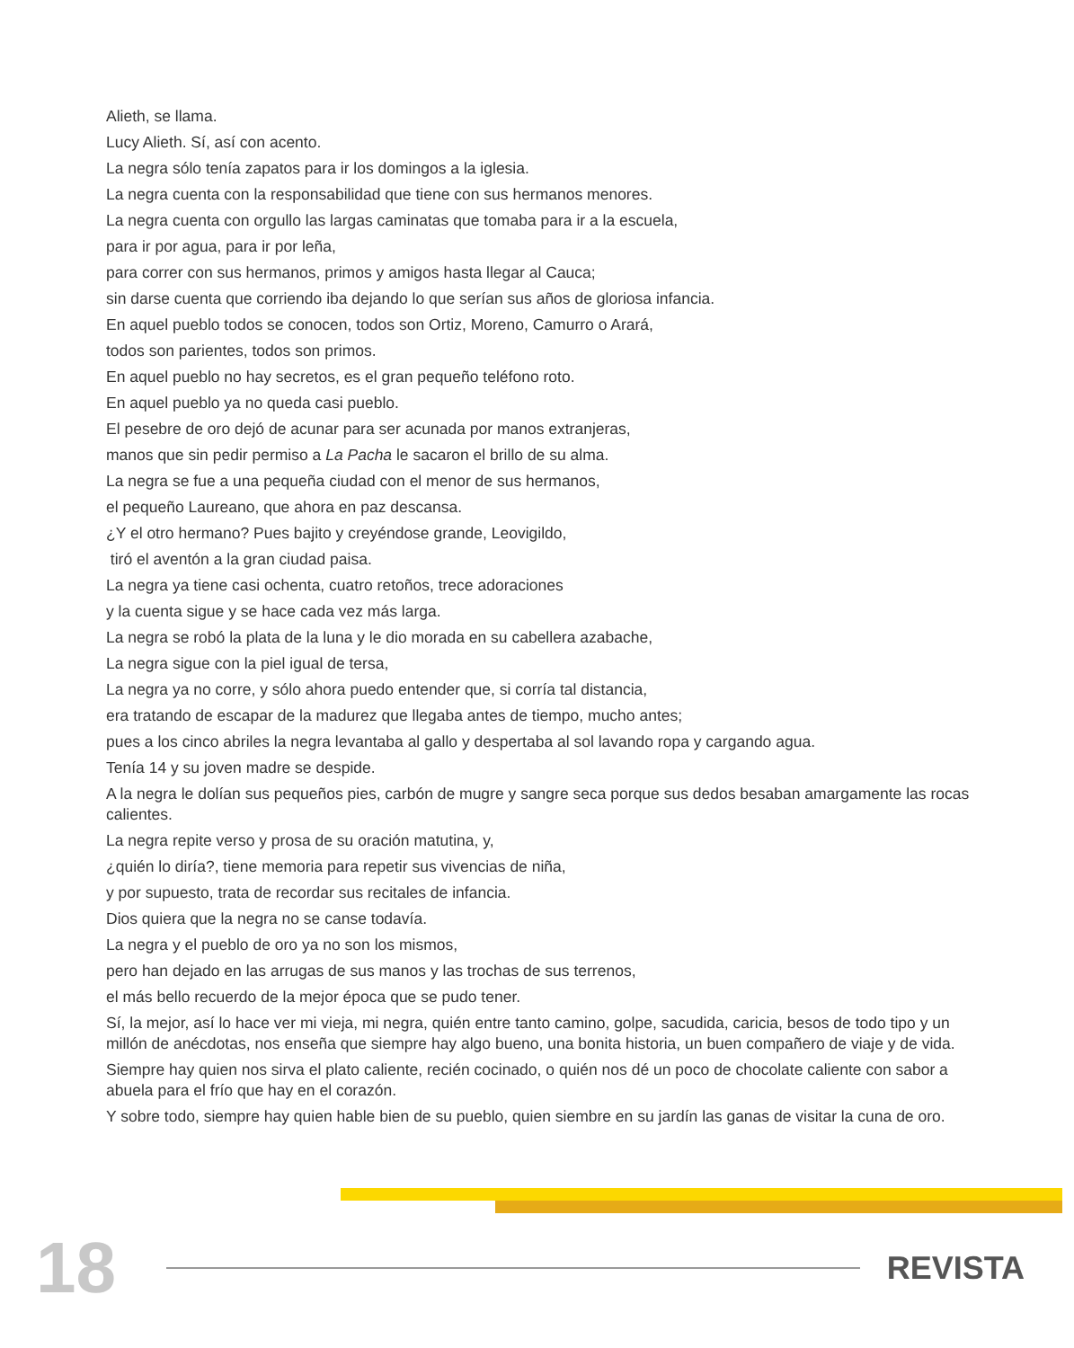Alieth, se llama.
Lucy Alieth. Sí, así con acento.
La negra sólo tenía zapatos para ir los domingos a la iglesia.
La negra cuenta con la responsabilidad que tiene con sus hermanos menores.
La negra cuenta con orgullo las largas caminatas que tomaba para ir a la escuela,
para ir por agua, para ir por leña,
para correr con sus hermanos, primos y amigos hasta llegar al Cauca;
sin darse cuenta que corriendo iba dejando lo que serían sus años de gloriosa infancia.
En aquel pueblo todos se conocen, todos son Ortiz, Moreno, Camurro o Arará,
todos son parientes, todos son primos.
En aquel pueblo no hay secretos, es el gran pequeño teléfono roto.
En aquel pueblo ya no queda casi pueblo.
El pesebre de oro dejó de acunar para ser acunada por manos extranjeras,
manos que sin pedir permiso a La Pacha le sacaron el brillo de su alma.
La negra se fue a una pequeña ciudad con el menor de sus hermanos,
el pequeño Laureano, que ahora en paz descansa.
¿Y el otro hermano? Pues bajito y creyéndose grande, Leovigildo,
tiró el aventón a la gran ciudad paisa.
La negra ya tiene casi ochenta, cuatro retoños, trece adoraciones
y la cuenta sigue y se hace cada vez más larga.
La negra se robó la plata de la luna y le dio morada en su cabellera azabache,
La negra sigue con la piel igual de tersa,
La negra ya no corre, y sólo ahora puedo entender que, si corría tal distancia,
era tratando de escapar de la madurez que llegaba antes de tiempo, mucho antes;
pues a los cinco abriles la negra levantaba al gallo y despertaba al sol lavando ropa y cargando agua.
Tenía 14 y su joven madre se despide.
A la negra le dolían sus pequeños pies, carbón de mugre y sangre seca porque sus dedos besaban amargamente las rocas calientes.
La negra repite verso y prosa de su oración matutina, y,
¿quién lo diría?, tiene memoria para repetir sus vivencias de niña,
y por supuesto, trata de recordar sus recitales de infancia.
Dios quiera que la negra no se canse todavía.
La negra y el pueblo de oro ya no son los mismos,
pero han dejado en las arrugas de sus manos y las trochas de sus terrenos,
el más bello recuerdo de la mejor época que se pudo tener.
Sí, la mejor, así lo hace ver mi vieja, mi negra, quién entre tanto camino, golpe, sacudida, caricia, besos de todo tipo y un millón de anécdotas, nos enseña que siempre hay algo bueno, una bonita historia, un buen compañero de viaje y de vida.
Siempre hay quien nos sirva el plato caliente, recién cocinado, o quién nos dé un poco de chocolate caliente con sabor a abuela para el frío que hay en el corazón.
Y sobre todo, siempre hay quien hable bien de su pueblo, quien siembre en su jardín las ganas de visitar la cuna de oro.
18
REVISTA